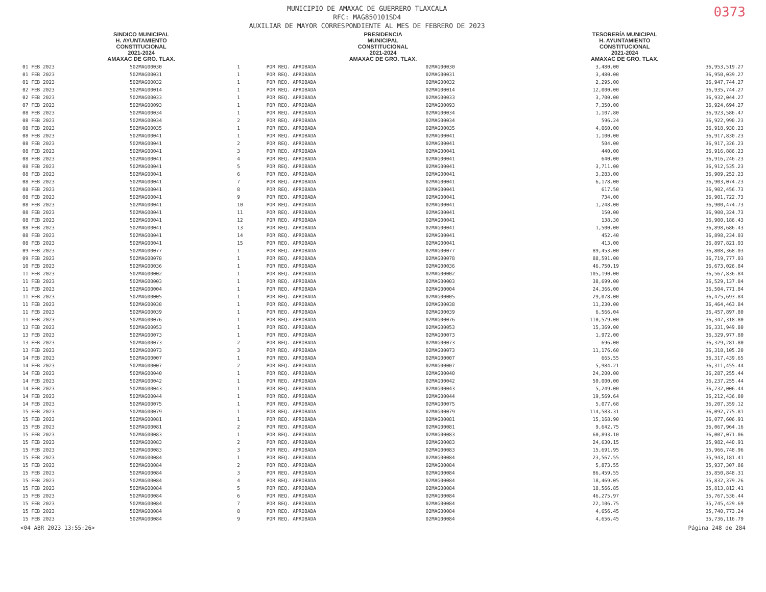MUNICIPIO DE AMAXAC DE GUERRERO TLAXCALA
RFC: MAG850101SD4
AUXILIAR DE MAYOR CORRESPONDIENTE AL MES DE FEBRERO DE 2023
0373
SINDICO MUNICIPAL
H. AYUNTAMIENTO
CONSTITUCIONAL
2021-2024
AMAXAC DE GRO. TLAX.
PRESIDENCIA
MUNICIPAL
CONSTITUCIONAL
2021-2024
AMAXAC DE GRO. TLAX.
TESORERÍA MUNICIPAL
H. AYUNTAMIENTO
CONSTITUCIONAL
2021-2024
AMAXAC DE GRO. TLAX.
| 01 FEB 2023 | 502MAG00030 | 1 | POR REQ. APROBADA | 02MAG00030 | 3,480.00 | 36,953,519.27 |
| 01 FEB 2023 | 502MAG00031 | 1 | POR REQ. APROBADA | 02MAG00031 | 3,480.00 | 36,950,039.27 |
| 01 FEB 2023 | 502MAG00032 | 1 | POR REQ. APROBADA | 02MAG00032 | 2,295.00 | 36,947,744.27 |
| 02 FEB 2023 | 502MAG00014 | 1 | POR REQ. APROBADA | 02MAG00014 | 12,000.00 | 36,935,744.27 |
| 02 FEB 2023 | 502MAG00033 | 1 | POR REQ. APROBADA | 02MAG00033 | 3,700.00 | 36,932,044.27 |
| 07 FEB 2023 | 502MAG00093 | 1 | POR REQ. APROBADA | 02MAG00093 | 7,350.00 | 36,924,694.27 |
| 08 FEB 2023 | 502MAG00034 | 1 | POR REQ. APROBADA | 02MAG00034 | 1,107.80 | 36,923,586.47 |
| 08 FEB 2023 | 502MAG00034 | 2 | POR REQ. APROBADA | 02MAG00034 | 596.24 | 36,922,990.23 |
| 08 FEB 2023 | 502MAG00035 | 1 | POR REQ. APROBADA | 02MAG00035 | 4,060.00 | 36,918,930.23 |
| 08 FEB 2023 | 502MAG00041 | 1 | POR REQ. APROBADA | 02MAG00041 | 1,100.00 | 36,917,830.23 |
| 08 FEB 2023 | 502MAG00041 | 2 | POR REQ. APROBADA | 02MAG00041 | 504.00 | 36,917,326.23 |
| 08 FEB 2023 | 502MAG00041 | 3 | POR REQ. APROBADA | 02MAG00041 | 440.00 | 36,916,886.23 |
| 08 FEB 2023 | 502MAG00041 | 4 | POR REQ. APROBADA | 02MAG00041 | 640.00 | 36,916,246.23 |
| 08 FEB 2023 | 502MAG00041 | 5 | POR REQ. APROBADA | 02MAG00041 | 3,711.00 | 36,912,535.23 |
| 08 FEB 2023 | 502MAG00041 | 6 | POR REQ. APROBADA | 02MAG00041 | 3,283.00 | 36,909,252.23 |
| 08 FEB 2023 | 502MAG00041 | 7 | POR REQ. APROBADA | 02MAG00041 | 6,178.00 | 36,903,074.23 |
| 08 FEB 2023 | 502MAG00041 | 8 | POR REQ. APROBADA | 02MAG00041 | 617.50 | 36,902,456.73 |
| 08 FEB 2023 | 502MAG00041 | 9 | POR REQ. APROBADA | 02MAG00041 | 734.00 | 36,901,722.73 |
| 08 FEB 2023 | 502MAG00041 | 10 | POR REQ. APROBADA | 02MAG00041 | 1,248.00 | 36,900,474.73 |
| 08 FEB 2023 | 502MAG00041 | 11 | POR REQ. APROBADA | 02MAG00041 | 150.00 | 36,900,324.73 |
| 08 FEB 2023 | 502MAG00041 | 12 | POR REQ. APROBADA | 02MAG00041 | 138.30 | 36,900,186.43 |
| 08 FEB 2023 | 502MAG00041 | 13 | POR REQ. APROBADA | 02MAG00041 | 1,500.00 | 36,898,686.43 |
| 08 FEB 2023 | 502MAG00041 | 14 | POR REQ. APROBADA | 02MAG00041 | 452.40 | 36,898,234.03 |
| 08 FEB 2023 | 502MAG00041 | 15 | POR REQ. APROBADA | 02MAG00041 | 413.00 | 36,897,821.03 |
| 09 FEB 2023 | 502MAG00077 | 1 | POR REQ. APROBADA | 02MAG00077 | 89,453.00 | 36,808,368.03 |
| 09 FEB 2023 | 502MAG00078 | 1 | POR REQ. APROBADA | 02MAG00078 | 88,591.00 | 36,719,777.03 |
| 10 FEB 2023 | 502MAG00036 | 1 | POR REQ. APROBADA | 02MAG00036 | 46,750.19 | 36,673,026.84 |
| 11 FEB 2023 | 502MAG00002 | 1 | POR REQ. APROBADA | 02MAG00002 | 105,190.00 | 36,567,836.84 |
| 11 FEB 2023 | 502MAG00003 | 1 | POR REQ. APROBADA | 02MAG00003 | 38,699.00 | 36,529,137.84 |
| 11 FEB 2023 | 502MAG00004 | 1 | POR REQ. APROBADA | 02MAG00004 | 24,366.00 | 36,504,771.84 |
| 11 FEB 2023 | 502MAG00005 | 1 | POR REQ. APROBADA | 02MAG00005 | 29,078.00 | 36,475,693.84 |
| 11 FEB 2023 | 502MAG00038 | 1 | POR REQ. APROBADA | 02MAG00038 | 11,230.00 | 36,464,463.84 |
| 11 FEB 2023 | 502MAG00039 | 1 | POR REQ. APROBADA | 02MAG00039 | 6,566.04 | 36,457,897.80 |
| 11 FEB 2023 | 502MAG00076 | 1 | POR REQ. APROBADA | 02MAG00076 | 110,579.00 | 36,347,318.80 |
| 13 FEB 2023 | 502MAG00053 | 1 | POR REQ. APROBADA | 02MAG00053 | 15,369.00 | 36,331,949.80 |
| 13 FEB 2023 | 502MAG00073 | 1 | POR REQ. APROBADA | 02MAG00073 | 1,972.00 | 36,329,977.80 |
| 13 FEB 2023 | 502MAG00073 | 2 | POR REQ. APROBADA | 02MAG00073 | 696.00 | 36,329,281.80 |
| 13 FEB 2023 | 502MAG00073 | 3 | POR REQ. APROBADA | 02MAG00073 | 11,176.60 | 36,318,105.20 |
| 14 FEB 2023 | 502MAG00007 | 1 | POR REQ. APROBADA | 02MAG00007 | 665.55 | 36,317,439.65 |
| 14 FEB 2023 | 502MAG00007 | 2 | POR REQ. APROBADA | 02MAG00007 | 5,984.21 | 36,311,455.44 |
| 14 FEB 2023 | 502MAG00040 | 1 | POR REQ. APROBADA | 02MAG00040 | 24,200.00 | 36,287,255.44 |
| 14 FEB 2023 | 502MAG00042 | 1 | POR REQ. APROBADA | 02MAG00042 | 50,000.00 | 36,237,255.44 |
| 14 FEB 2023 | 502MAG00043 | 1 | POR REQ. APROBADA | 02MAG00043 | 5,249.00 | 36,232,006.44 |
| 14 FEB 2023 | 502MAG00044 | 1 | POR REQ. APROBADA | 02MAG00044 | 19,569.64 | 36,212,436.80 |
| 14 FEB 2023 | 502MAG00075 | 1 | POR REQ. APROBADA | 02MAG00075 | 5,077.68 | 36,207,359.12 |
| 15 FEB 2023 | 502MAG00079 | 1 | POR REQ. APROBADA | 02MAG00079 | 114,583.31 | 36,092,775.81 |
| 15 FEB 2023 | 502MAG00081 | 1 | POR REQ. APROBADA | 02MAG00081 | 15,168.90 | 36,077,606.91 |
| 15 FEB 2023 | 502MAG00081 | 2 | POR REQ. APROBADA | 02MAG00081 | 9,642.75 | 36,067,964.16 |
| 15 FEB 2023 | 502MAG00083 | 1 | POR REQ. APROBADA | 02MAG00083 | 60,893.10 | 36,007,071.06 |
| 15 FEB 2023 | 502MAG00083 | 2 | POR REQ. APROBADA | 02MAG00083 | 24,630.15 | 35,982,440.91 |
| 15 FEB 2023 | 502MAG00083 | 3 | POR REQ. APROBADA | 02MAG00083 | 15,691.95 | 35,966,748.96 |
| 15 FEB 2023 | 502MAG00084 | 1 | POR REQ. APROBADA | 02MAG00084 | 23,567.55 | 35,943,181.41 |
| 15 FEB 2023 | 502MAG00084 | 2 | POR REQ. APROBADA | 02MAG00084 | 5,873.55 | 35,937,307.86 |
| 15 FEB 2023 | 502MAG00084 | 3 | POR REQ. APROBADA | 02MAG00084 | 86,459.55 | 35,850,848.31 |
| 15 FEB 2023 | 502MAG00084 | 4 | POR REQ. APROBADA | 02MAG00084 | 18,469.05 | 35,832,379.26 |
| 15 FEB 2023 | 502MAG00084 | 5 | POR REQ. APROBADA | 02MAG00084 | 18,566.85 | 35,813,812.41 |
| 15 FEB 2023 | 502MAG00084 | 6 | POR REQ. APROBADA | 02MAG00084 | 46,275.97 | 35,767,536.44 |
| 15 FEB 2023 | 502MAG00084 | 7 | POR REQ. APROBADA | 02MAG00084 | 22,106.75 | 35,745,429.69 |
| 15 FEB 2023 | 502MAG00084 | 8 | POR REQ. APROBADA | 02MAG00084 | 4,656.45 | 35,740,773.24 |
| 15 FEB 2023 | 502MAG00084 | 9 | POR REQ. APROBADA | 02MAG00084 | 4,656.45 | 35,736,116.79 |
<04 ABR 2023 13:55:26> Página 248 de 284